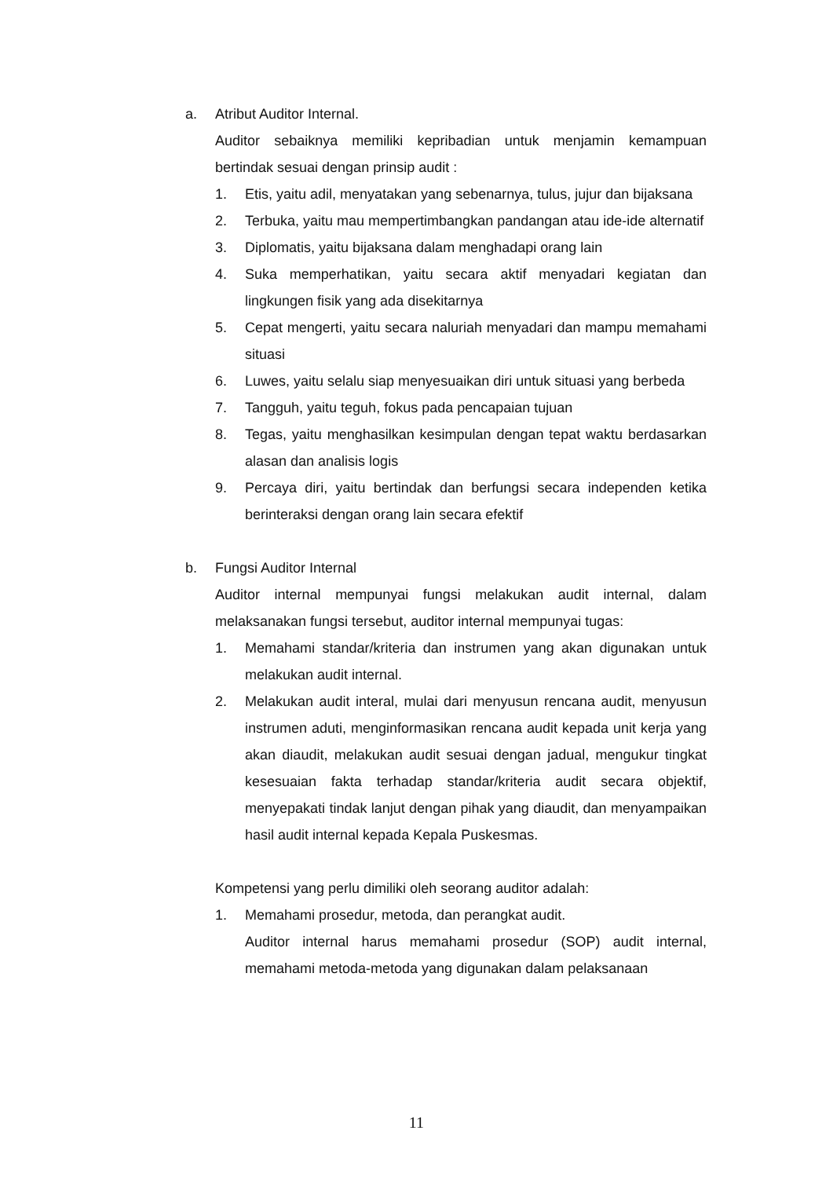a. Atribut Auditor Internal.
Auditor sebaiknya memiliki kepribadian untuk menjamin kemampuan bertindak sesuai dengan prinsip audit :
1. Etis, yaitu adil, menyatakan yang sebenarnya, tulus, jujur dan bijaksana
2. Terbuka, yaitu mau mempertimbangkan pandangan atau ide-ide alternatif
3. Diplomatis, yaitu bijaksana dalam menghadapi orang lain
4. Suka memperhatikan, yaitu secara aktif menyadari kegiatan dan lingkungen fisik yang ada disekitarnya
5. Cepat mengerti, yaitu secara naluriah menyadari dan mampu memahami situasi
6. Luwes, yaitu selalu siap menyesuaikan diri untuk situasi yang berbeda
7. Tangguh, yaitu teguh, fokus pada pencapaian tujuan
8. Tegas, yaitu menghasilkan kesimpulan dengan tepat waktu berdasarkan alasan dan analisis logis
9. Percaya diri, yaitu bertindak dan berfungsi secara independen ketika berinteraksi dengan orang lain secara efektif
b. Fungsi Auditor Internal
Auditor internal mempunyai fungsi melakukan audit internal, dalam melaksanakan fungsi tersebut, auditor internal mempunyai tugas:
1. Memahami standar/kriteria dan instrumen yang akan digunakan untuk melakukan audit internal.
2. Melakukan audit interal, mulai dari menyusun rencana audit, menyusun instrumen aduti, menginformasikan rencana audit kepada unit kerja yang akan diaudit, melakukan audit sesuai dengan jadual, mengukur tingkat kesesuaian fakta terhadap standar/kriteria audit secara objektif, menyepakati tindak lanjut dengan pihak yang diaudit, dan menyampaikan hasil audit internal kepada Kepala Puskesmas.
Kompetensi yang perlu dimiliki oleh seorang auditor adalah:
1. Memahami prosedur, metoda, dan perangkat audit.
Auditor internal harus memahami prosedur (SOP) audit internal, memahami metoda-metoda yang digunakan dalam pelaksanaan
11